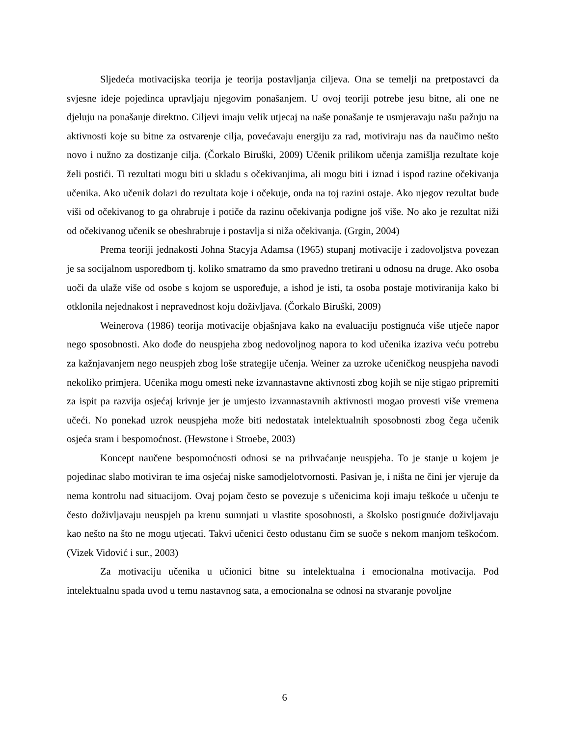Sljedeća motivacijska teorija je teorija postavljanja ciljeva. Ona se temelji na pretpostavci da svjesne ideje pojedinca upravljaju njegovim ponašanjem. U ovoj teoriji potrebe jesu bitne, ali one ne djeluju na ponašanje direktno. Ciljevi imaju velik utjecaj na naše ponašanje te usmjeravaju našu pažnju na aktivnosti koje su bitne za ostvarenje cilja, povećavaju energiju za rad, motiviraju nas da naučimo nešto novo i nužno za dostizanje cilja. (Čorkalo Biruški, 2009) Učenik prilikom učenja zamišlja rezultate koje želi postići. Ti rezultati mogu biti u skladu s očekivanjima, ali mogu biti i iznad i ispod razine očekivanja učenika. Ako učenik dolazi do rezultata koje i očekuje, onda na toj razini ostaje. Ako njegov rezultat bude viši od očekivanog to ga ohrabruje i potiče da razinu očekivanja podigne još više. No ako je rezultat niži od očekivanog učenik se obeshrabruje i postavlja si niža očekivanja. (Grgin, 2004)
Prema teoriji jednakosti Johna Stacyja Adamsa (1965) stupanj motivacije i zadovoljstva povezan je sa socijalnom usporedbom tj. koliko smatramo da smo pravedno tretirani u odnosu na druge. Ako osoba uoči da ulaže više od osobe s kojom se uspoređuje, a ishod je isti, ta osoba postaje motiviranija kako bi otklonila nejednakost i nepravednost koju doživljava. (Čorkalo Biruški, 2009)
Weinerova (1986) teorija motivacije objašnjava kako na evaluaciju postignuća više utječe napor nego sposobnosti. Ako dođe do neuspjeha zbog nedovoljnog napora to kod učenika izaziva veću potrebu za kažnjavanjem nego neuspjeh zbog loše strategije učenja. Weiner za uzroke učeničkog neuspjeha navodi nekoliko primjera. Učenika mogu omesti neke izvannastavne aktivnosti zbog kojih se nije stigao pripremiti za ispit pa razvija osjećaj krivnje jer je umjesto izvannastavnih aktivnosti mogao provesti više vremena učeći. No ponekad uzrok neuspjeha može biti nedostatak intelektualnih sposobnosti zbog čega učenik osjeća sram i bespomoćnost. (Hewstone i Stroebe, 2003)
Koncept naučene bespomoćnosti odnosi se na prihvaćanje neuspjeha. To je stanje u kojem je pojedinac slabo motiviran te ima osjećaj niske samodjelotvornosti. Pasivan je, i ništa ne čini jer vjeruje da nema kontrolu nad situacijom. Ovaj pojam često se povezuje s učenicima koji imaju teškoće u učenju te često doživljavaju neuspjeh pa krenu sumnjati u vlastite sposobnosti, a školsko postignuće doživljavaju kao nešto na što ne mogu utjecati. Takvi učenici često odustanu čim se suoče s nekom manjom teškoćom. (Vizek Vidović i sur., 2003)
Za motivaciju učenika u učionici bitne su intelektualna i emocionalna motivacija. Pod intelektualnu spada uvod u temu nastavnog sata, a emocionalna se odnosi na stvaranje povoljne
6